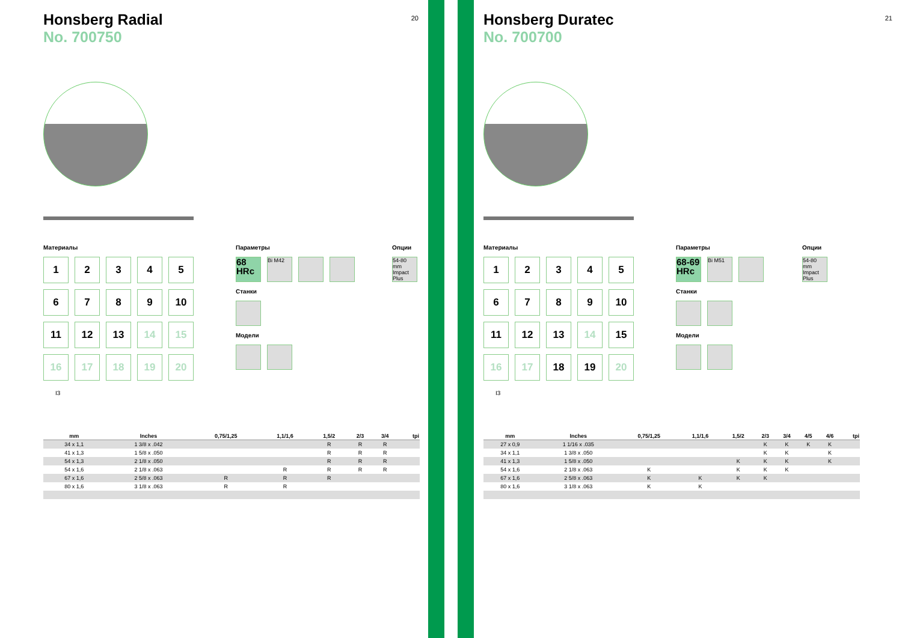Honsberg Radial
No. 700750
20
Материалы
1
2
3
4
5
6
7
8
9
10
11
12
13
14
15
16
17
18
19
20
I3
Параметры
68 HRc Bi M42
Станки
Модели
Опции
54-80 mm Impact Plus
| mm | Inches | 0,75/1,25 | 1,1/1,6 | 1,5/2 | 2/3 | 3/4 | tpi |
| --- | --- | --- | --- | --- | --- | --- | --- |
| 34 x 1,1 | 1 3/8 x .042 | | | R | R | R | |
| 41 x 1,3 | 1 5/8 x .050 | | | R | R | R | |
| 54 x 1,3 | 2 1/8 x .050 | | | R | R | R | |
| 54 x 1,6 | 2 1/8 x .063 | | R | R | R | R | |
| 67 x 1,6 | 2 5/8 x .063 | R | R | R | | | |
| 80 x 1,6 | 3 1/8 x .063 | R | R | | | | |
Honsberg Duratec
No. 700700
21
Материалы
1
2
3
4
5
6
7
8
9
10
11
12
13
14
15
16
17
18
19
20
I3
Параметры
68-69 HRc Bi M51
Станки
Модели
Опции
54-80 mm Impact Plus
| mm | Inches | 0,75/1,25 | 1,1/1,6 | 1,5/2 | 2/3 | 3/4 | 4/5 | 4/6 | tpi |
| --- | --- | --- | --- | --- | --- | --- | --- | --- | --- |
| 27 x 0,9 | 1 1/16 x .035 | | | | K | K | K | K | |
| 34 x 1,1 | 1 3/8 x .050 | | | | K | K | | K | |
| 41 x 1,3 | 1 5/8 x .050 | | | K | K | K | | K | |
| 54 x 1,6 | 2 1/8 x .063 | K | | K | K | K | | | |
| 67 x 1,6 | 2 5/8 x .063 | K | K | K | K | | | | |
| 80 x 1,6 | 3 1/8 x .063 | K | K | | | | | | |